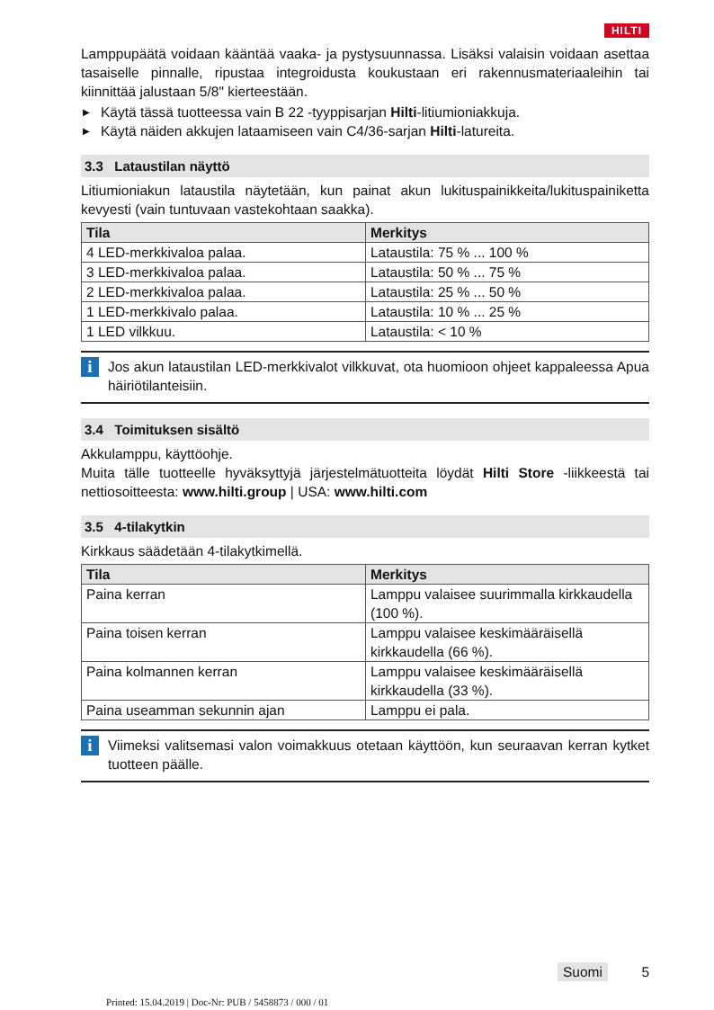HILTI
Lamppupäätä voidaan kääntää vaaka- ja pystysuunnassa. Lisäksi valaisin voidaan asettaa tasaiselle pinnalle, ripustaa integroidusta koukustaan eri rakennusmateriaaleihin tai kiinnittää jalustaan 5/8" kierteestään.
▶ Käytä tässä tuotteessa vain B 22 -tyyppisarjan Hilti-litiumioniakkuja.
▶ Käytä näiden akkujen lataamiseen vain C4/36-sarjan Hilti-latureita.
3.3 Lataustilan näyttö
Litiumioniakun lataustila näytetään, kun painat akun lukituspainik­keita/lukituspainiketta kevyesti (vain tuntuvaan vastekohtaan saakka).
| Tila | Merkitys |
| --- | --- |
| 4 LED-merkkivaloa palaa. | Lataustila: 75 % ... 100 % |
| 3 LED-merkkivaloa palaa. | Lataustila: 50 % ... 75 % |
| 2 LED-merkkivaloa palaa. | Lataustila: 25 % ... 50 % |
| 1 LED-merkkivalo palaa. | Lataustila: 10 % ... 25 % |
| 1 LED vilkkuu. | Lataustila: < 10 % |
i
Jos akun lataustilan LED-merkkivalot vilkkuvat, ota huomioon ohjeet kappaleessa Apua häiriötilanteisiin.
3.4 Toimituksen sisältö
Akkulamppu, käyttöohje.
Muita tälle tuotteelle hyväksyttyjä järjestelmätuotteita löydät Hilti Store -liikkeestä tai nettiosoitteesta: www.hilti.group | USA: www.hilti.com
3.5 4-tilakytkin
Kirkkaus säädetään 4-tilakytkimellä.
| Tila | Merkitys |
| --- | --- |
| Paina kerran | Lamppu valaisee suurimmalla kirk­kaudella (100 %). |
| Paina toisen kerran | Lamppu valaisee keskimääräisellä kirkkaudella (66 %). |
| Paina kolmannen kerran | Lamppu valaisee keskimääräisellä kirkkaudella (33 %). |
| Paina useamman sekunnin ajan | Lamppu ei pala. |
i
Viimeksi valitsemasi valon voimakkuus otetaan käyttöön, kun seuraavan kerran kytket tuotteen päälle.
Suomi 5
Printed: 15.04.2019 | Doc-Nr: PUB / 5458873 / 000 / 01